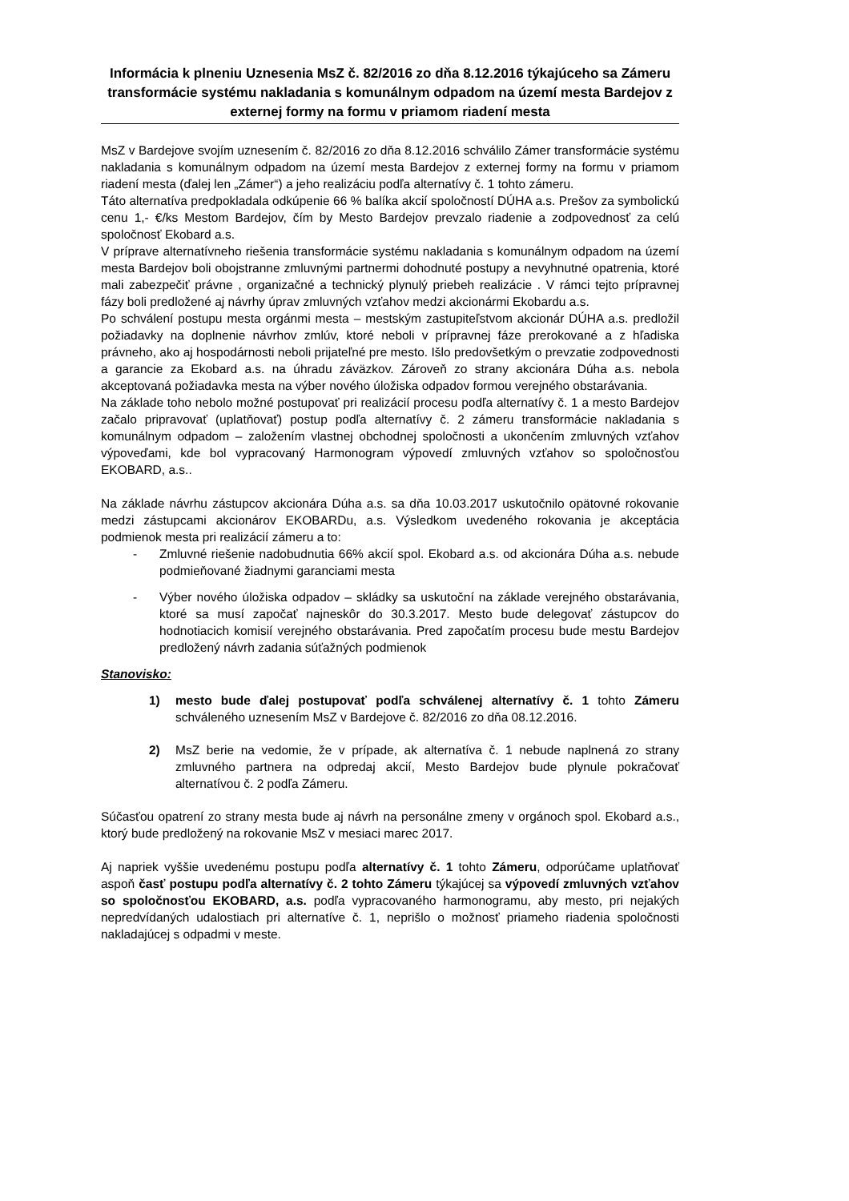Informácia k plneniu Uznesenia MsZ č. 82/2016 zo dňa 8.12.2016 týkajúceho sa Zámeru transformácie systému nakladania s komunálnym odpadom na území mesta Bardejov z externej formy na formu v priamom riadení mesta
MsZ v Bardejove svojím uznesením č. 82/2016 zo dňa 8.12.2016 schválilo Zámer transformácie systému nakladania s komunálnym odpadom na území mesta Bardejov z externej formy na formu v priamom riadení mesta (ďalej len „Zámer“) a jeho realizáciu podľa alternatívy č. 1 tohto zámeru.
Táto alternatíva predpokladala odkúpenie 66 % balíka akcií spoločností DÚHA a.s. Prešov za symbolickú cenu 1,- €/ks Mestom Bardejov, čím by Mesto Bardejov prevzalo riadenie a zodpovednosť za celú spoločnosť Ekobard a.s.
V príprave alternatívneho riešenia transformácie systému nakladania s komunálnym odpadom na území mesta Bardejov boli obojstranne zmluvnými partnermi dohodnuté postupy a nevyhnutné opatrenia, ktoré mali zabezpečiť právne , organizačné a technický plynulý priebeh realizácie . V rámci tejto prípravnej fázy boli predložené aj návrhy úprav zmluvných vzťahov medzi akcionármi Ekobardu a.s.
Po schválení postupu mesta orgánmi mesta – mestským zastupiteľstvom akcionár DÚHA a.s. predložil požiadavky na doplnenie návrhov zmlúv, ktoré neboli v prípravnej fáze prerokované a z hľadiska právneho, ako aj hospodárnosti neboli prijateľné pre mesto. Išlo predovšetkým o prevzatie zodpovednosti a garancie za Ekobard a.s. na úhradu záväzkov. Zároveň zo strany akcionára Dúha a.s. nebola akceptovaná požiadavka mesta na výber nového úložiska odpadov formou verejného obstarávania.
Na základe toho nebolo možné postupovať pri realizácií procesu podľa alternatívy č. 1 a mesto Bardejov začalo pripravovať (uplatňovať) postup podľa alternatívy č. 2 zámeru transformácie nakladania s komunálnym odpadom – založením vlastnej obchodnej spoločnosti a ukončením zmluvných vzťahov výpoveďami, kde bol vypracovaný Harmonogram výpovedí zmluvných vzťahov so spoločnosťou EKOBARD, a.s..
Na základe návrhu zástupcov akcionára Dúha a.s. sa dňa 10.03.2017 uskutočnilo opätovné rokovanie medzi zástupcami akcionárov EKOBARDu, a.s. Výsledkom uvedeného rokovania je akceptácia podmienok mesta pri realizácií zámeru a to:
- Zmluvné riešenie nadobudnutia 66% akcií spol. Ekobard a.s. od akcionára Dúha a.s. nebude podmieňované žiadnymi garanciami mesta
- Výber nového úložiska odpadov – skládky sa uskutoční na základe verejného obstarávania, ktoré sa musí započať najneskôr do 30.3.2017. Mesto bude delegovať zástupcov do hodnotiacich komisií verejného obstarávania. Pred započatím procesu bude mestu Bardejov predložený návrh zadania súťažných podmienok
Stanovisko:
1) mesto bude ďalej postupovať podľa schválenej alternatívy č. 1 tohto Zámeru schváleného uznesením MsZ v Bardejove č. 82/2016 zo dňa 08.12.2016.
2) MsZ berie na vedomie, že v prípade, ak alternatíva č. 1 nebude naplnená zo strany zmluvného partnera na odpredaj akcií, Mesto Bardejov bude plynule pokračovať alternatívou č. 2 podľa Zámeru.
Súčasťou opatrení zo strany mesta bude aj návrh na personálne zmeny v orgánoch spol. Ekobard a.s., ktorý bude predložený na rokovanie MsZ v mesiaci marec 2017.
Aj napriek vyššie uvedenému postupu podľa alternatívy č. 1 tohto Zámeru, odporúčame uplatňovať aspoň časť postupu podľa alternatívy č. 2 tohto Zámeru týkajúcej sa výpovedí zmluvných vzťahov so spoločnosťou EKOBARD, a.s. podľa vypracovaného harmonogramu, aby mesto, pri nejakých nepredvídaných udalostiach pri alternatíve č. 1, neprišlo o možnosť priameho riadenia spoločnosti nakladajúcej s odpadmi v meste.